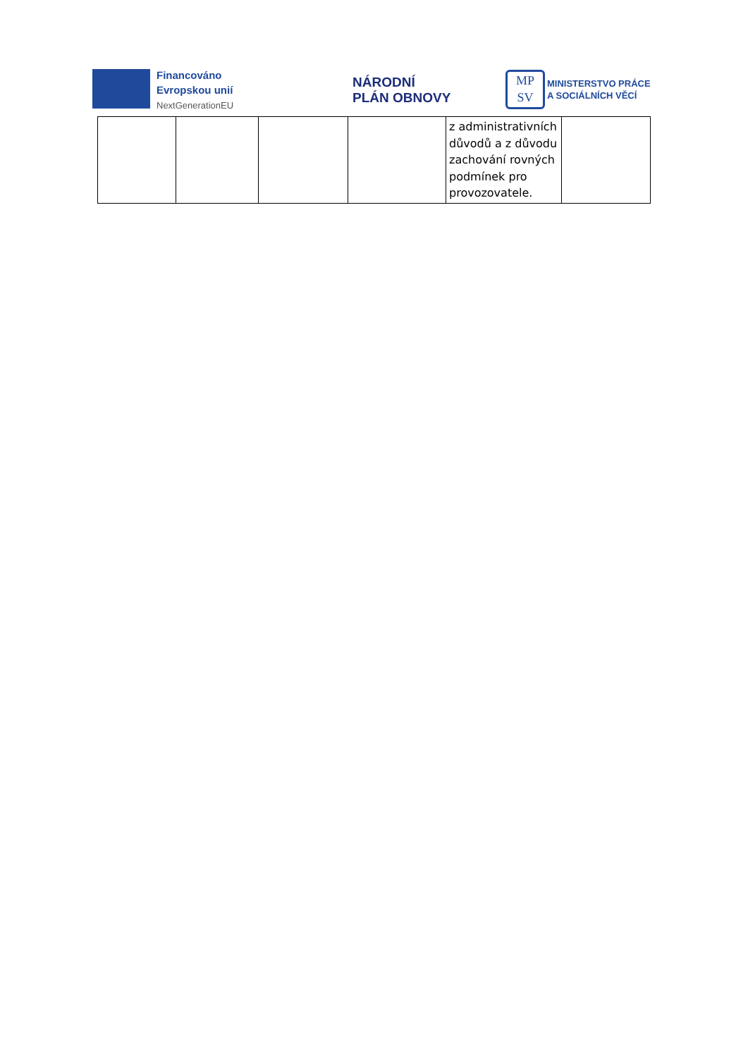Financováno
Evropskou unií
NextGenerationEU
NÁRODNÍ
PLÁN OBNOVY
MP
SV
MINISTERSTVO PRÁCE
A SOCIÁLNÍCH VĚCÍ
| | | | | z administrativních důvodů a z důvodu zachování rovných podmínek pro provozovatele. | |